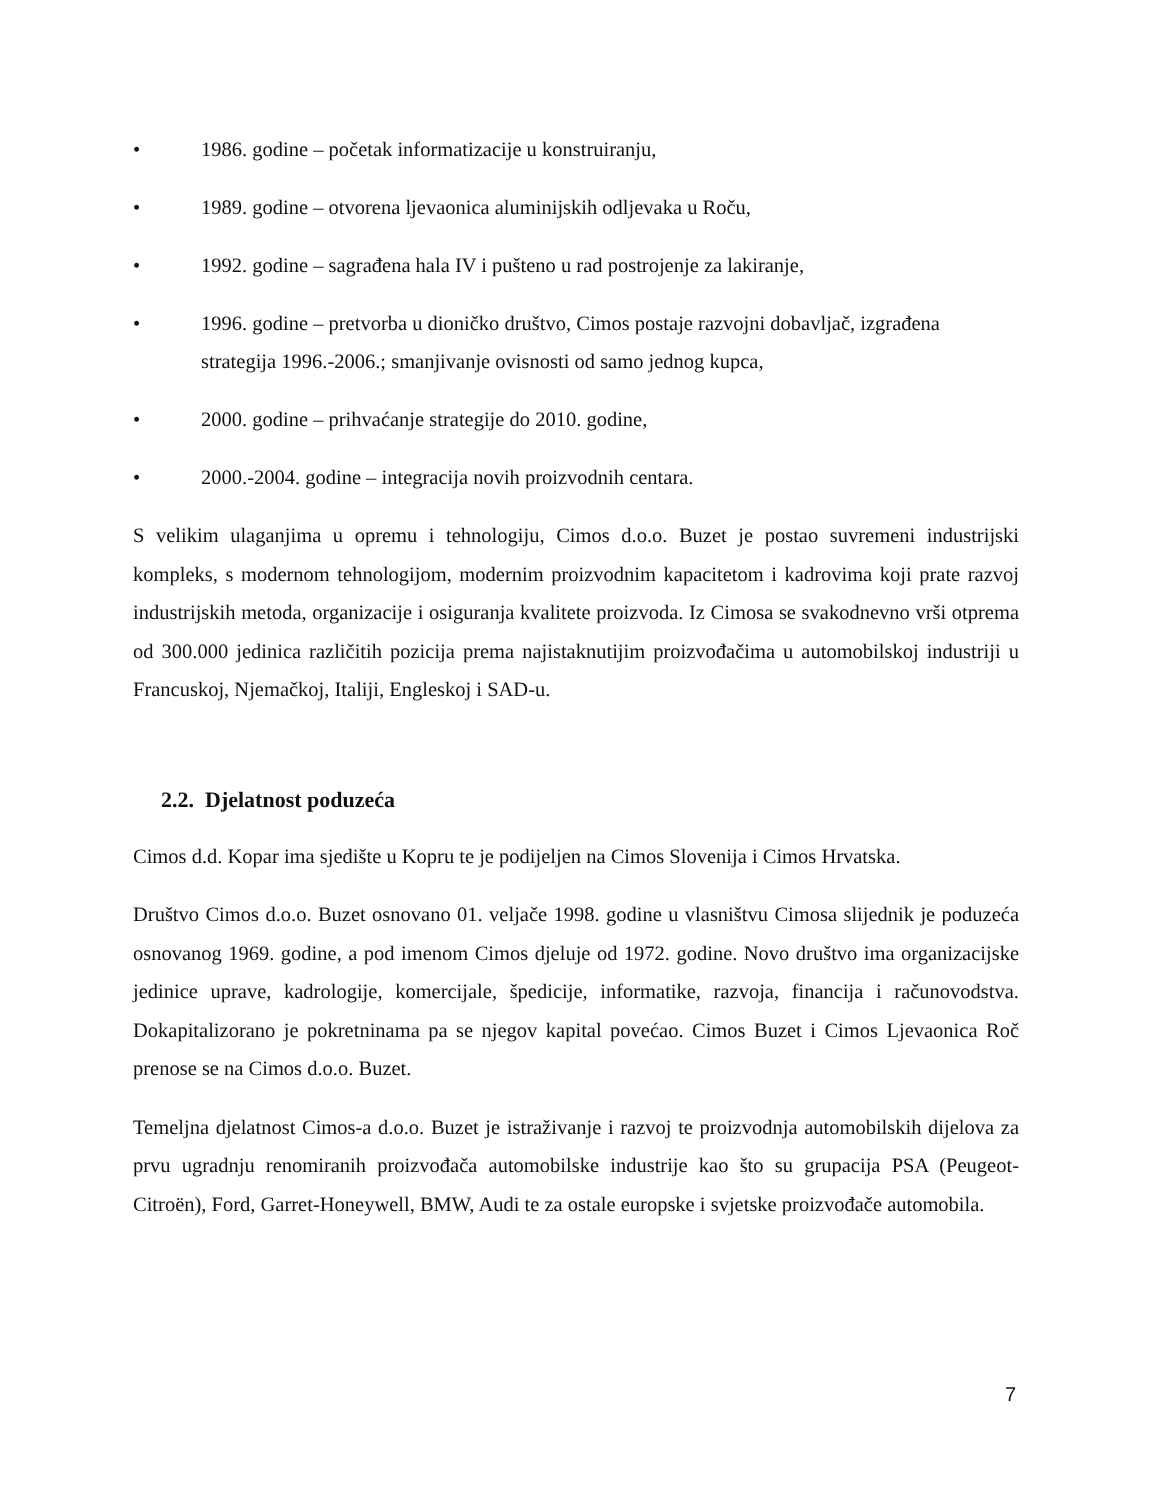• 1986. godine – početak informatizacije u konstruiranju,
• 1989. godine – otvorena ljevaonica aluminijskih odljevaka u Roču,
• 1992. godine – sagrađena hala IV i pušteno u rad postrojenje za lakiranje,
• 1996. godine – pretvorba u dioničko društvo, Cimos postaje razvojni dobavljač, izgrađena strategija 1996.-2006.; smanjivanje ovisnosti od samo jednog kupca,
• 2000. godine – prihvaćanje strategije do 2010. godine,
• 2000.-2004. godine – integracija novih proizvodnih centara.
S velikim ulaganjima u opremu i tehnologiju, Cimos d.o.o. Buzet je postao suvremeni industrijski kompleks, s modernom tehnologijom, modernim proizvodnim kapacitetom i kadrovima koji prate razvoj industrijskih metoda, organizacije i osiguranja kvalitete proizvoda. Iz Cimosa se svakodnevno vrši otprema od 300.000 jedinica različitih pozicija prema najistaknutijim proizvođačima u automobilskoj industriji u Francuskoj, Njemačkoj, Italiji, Engleskoj i SAD-u.
2.2. Djelatnost poduzeća
Cimos d.d. Kopar ima sjedište u Kopru te je podijeljen na Cimos Slovenija i Cimos Hrvatska.
Društvo Cimos d.o.o. Buzet osnovano 01. veljače 1998. godine u vlasništvu Cimosa slijednik je poduzeća osnovanog 1969. godine, a pod imenom Cimos djeluje od 1972. godine. Novo društvo ima organizacijske jedinice uprave, kadrologije, komercijale, špedicije, informatike, razvoja, financija i računovodstva. Dokapitalizorano je pokretninama pa se njegov kapital povećao. Cimos Buzet i Cimos Ljevaonica Roč prenose se na Cimos d.o.o. Buzet.
Temeljna djelatnost Cimos-a d.o.o. Buzet je istraživanje i razvoj te proizvodnja automobilskih dijelova za prvu ugradnju renomiranih proizvođača automobilske industrije kao što su grupacija PSA (Peugeot-Citroën), Ford, Garret-Honeywell, BMW, Audi te za ostale europske i svjetske proizvođače automobila.
7